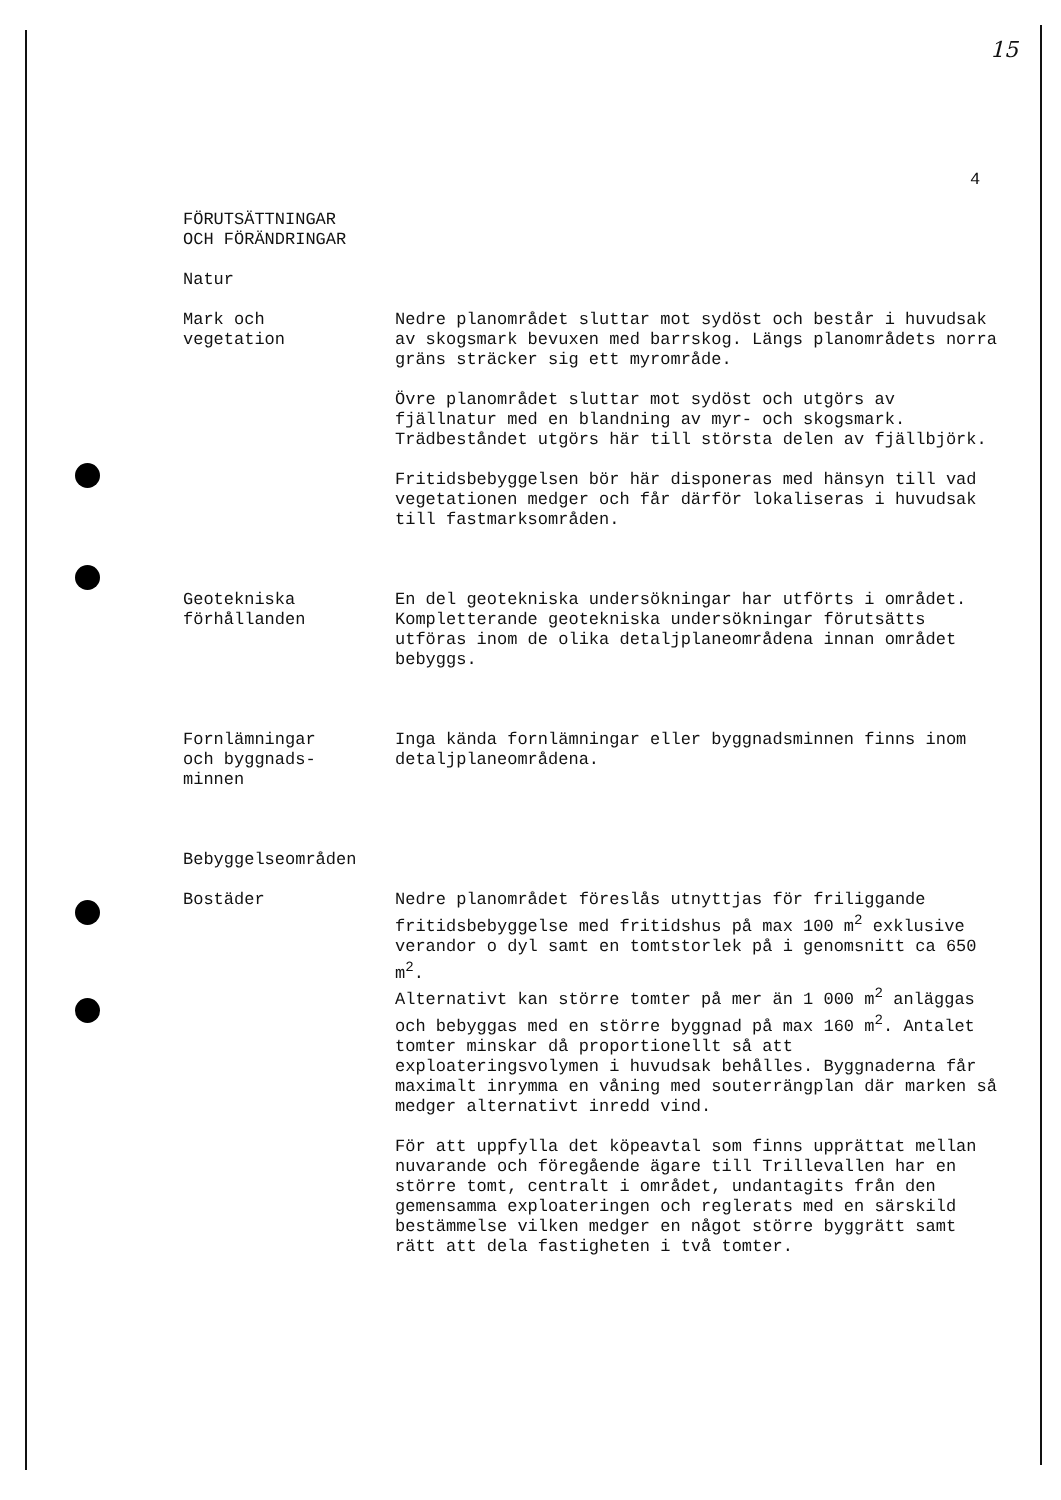15
4
FÖRUTSÄTTNINGAR
OCH FÖRÄNDRINGAR
Natur
Mark och
vegetation
Nedre planområdet sluttar mot sydöst och består i huvudsak av skogsmark bevuxen med barrskog. Längs planområdets norra gräns sträcker sig ett myrområde.
Övre planområdet sluttar mot sydöst och utgörs av fjällnatur med en blandning av myr- och skogsmark. Trädbeståndet utgörs här till största delen av fjällbjörk.
Fritidsbebyggelsen bör här disponeras med hänsyn till vad vegetationen medger och får därför lokaliseras i huvudsak till fastmarksområden.
Geotekniska
förhållanden
En del geotekniska undersökningar har utförts i området.
Kompletterande geotekniska undersökningar förutsätts utföras inom de olika detaljplaneområdena innan området bebyggs.
Fornlämningar
och byggnads-
minnen
Inga kända fornlämningar eller byggnadsminnen finns inom detaljplaneområdena.
Bebyggelseområden
Bostäder Nedre planområdet föreslås utnyttjas för friliggande fritidsbebyggelse med fritidshus på max 100 m<sup>2</sup> exklusive verandor o dyl samt en tomtstorlek på i genomsnitt ca 650 m<sup>2</sup>.
Alternativt kan större tomter på mer än 1 000 m<sup>2</sup> anläggas och bebyggas med en större byggnad på max 160 m<sup>2</sup>. Antalet tomter minskar då proportionellt så att exploateringsvolymen i huvudsak behålles. Byggnaderna får maximalt inrymma en våning med souterrängplan där marken så medger alternativt inredd vind.
För att uppfylla det köpeavtal som finns upprättat mellan nuvarande och föregående ägare till Trillevallen har en större tomt, centralt i området, undantagits från den gemensamma exploateringen och reglerats med en särskild bestämmelse vilken medger en något större byggrätt samt rätt att dela fastigheten i två tomter.